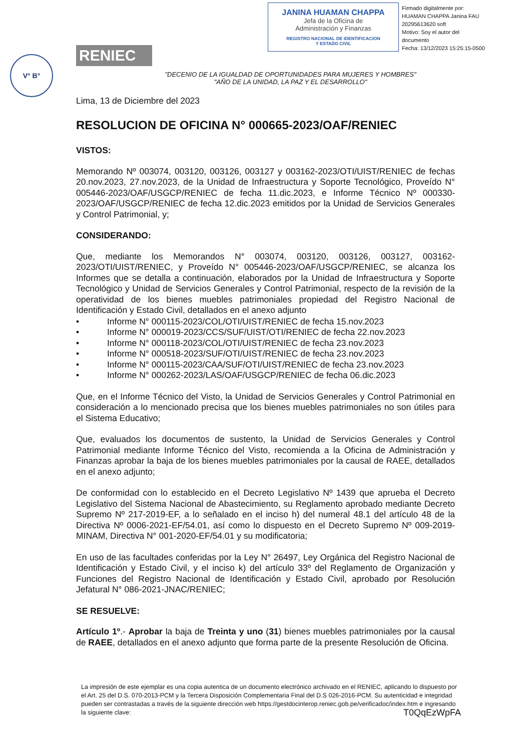V° B°
RENIEC
JANINA HUAMAN CHAPPA
Jefa de la Oficina de
Administración y Finanzas
REGISTRO NACIONAL DE IDENTIFICACION
Y ESTADO CIVIL
Firmado digitalmente por:
HUAMAN CHAPPA Janina FAU
20295613620 soft
Motivo: Soy el autor del
documento
Fecha: 13/12/2023 15:25:15-0500
"DECENIO DE LA IGUALDAD DE OPORTUNIDADES PARA MUJERES Y HOMBRES"
"AÑO DE LA UNIDAD, LA PAZ Y EL DESARROLLO"
Lima, 13 de Diciembre del 2023
RESOLUCION DE OFICINA N° 000665-2023/OAF/RENIEC
VISTOS:
Memorando Nº 003074, 003120, 003126, 003127 y 003162-2023/OTI/UIST/RENIEC de fechas 20.nov.2023, 27.nov.2023, de la Unidad de Infraestructura y Soporte Tecnológico, Proveído N° 005446-2023/OAF/USGCP/RENIEC de fecha 11.dic.2023, e Informe Técnico Nº 000330-2023/OAF/USGCP/RENIEC de fecha 12.dic.2023 emitidos por la Unidad de Servicios Generales y Control Patrimonial, y;
CONSIDERANDO:
Que, mediante los Memorandos N° 003074, 003120, 003126, 003127, 003162-2023/OTI/UIST/RENIEC, y Proveído N° 005446-2023/OAF/USGCP/RENIEC, se alcanza los Informes que se detalla a continuación, elaborados por la Unidad de Infraestructura y Soporte Tecnológico y Unidad de Servicios Generales y Control Patrimonial, respecto de la revisión de la operatividad de los bienes muebles patrimoniales propiedad del Registro Nacional de Identificación y Estado Civil, detallados en el anexo adjunto
• Informe N° 000115-2023/COL/OTI/UIST/RENIEC de fecha 15.nov.2023
• Informe N° 000019-2023/CCS/SUF/UIST/OTI/RENIEC de fecha 22.nov.2023
• Informe N° 000118-2023/COL/OTI/UIST/RENIEC de fecha 23.nov.2023
• Informe N° 000518-2023/SUF/OTI/UIST/RENIEC de fecha 23.nov.2023
• Informe N° 000115-2023/CAA/SUF/OTI/UIST/RENIEC de fecha 23.nov.2023
• Informe N° 000262-2023/LAS/OAF/USGCP/RENIEC de fecha 06.dic.2023
Que, en el Informe Técnico del Visto, la Unidad de Servicios Generales y Control Patrimonial en consideración a lo mencionado precisa que los bienes muebles patrimoniales no son útiles para el Sistema Educativo;
Que, evaluados los documentos de sustento, la Unidad de Servicios Generales y Control Patrimonial mediante Informe Técnico del Visto, recomienda a la Oficina de Administración y Finanzas aprobar la baja de los bienes muebles patrimoniales por la causal de RAEE, detallados en el anexo adjunto;
De conformidad con lo establecido en el Decreto Legislativo Nº 1439 que aprueba el Decreto Legislativo del Sistema Nacional de Abastecimiento, su Reglamento aprobado mediante Decreto Supremo Nº 217-2019-EF, a lo señalado en el inciso h) del numeral 48.1 del artículo 48 de la Directiva Nº 0006-2021-EF/54.01, así como lo dispuesto en el Decreto Supremo Nº 009-2019-MINAM, Directiva N° 001-2020-EF/54.01 y su modificatoria;
En uso de las facultades conferidas por la Ley N° 26497, Ley Orgánica del Registro Nacional de Identificación y Estado Civil, y el inciso k) del artículo 33º del Reglamento de Organización y Funciones del Registro Nacional de Identificación y Estado Civil, aprobado por Resolución Jefatural N° 086-2021-JNAC/RENIEC;
SE RESUELVE:
Artículo 1º.- Aprobar la baja de Treinta y uno (31) bienes muebles patrimoniales por la causal de RAEE, detallados en el anexo adjunto que forma parte de la presente Resolución de Oficina.
La impresión de este ejemplar es una copia autentica de un documento electrónico archivado en el RENIEC, aplicando lo dispuesto por el Art. 25 del D.S. 070-2013-PCM y la Tercera Disposición Complementaria Final del D.S 026-2016-PCM. Su autenticidad e integridad pueden ser contrastadas a través de la siguiente dirección web https://gestdocinterop.reniec.gob.pe/verificadoc/index.htm e ingresando la siguiente clave: T0QqEzWpFA